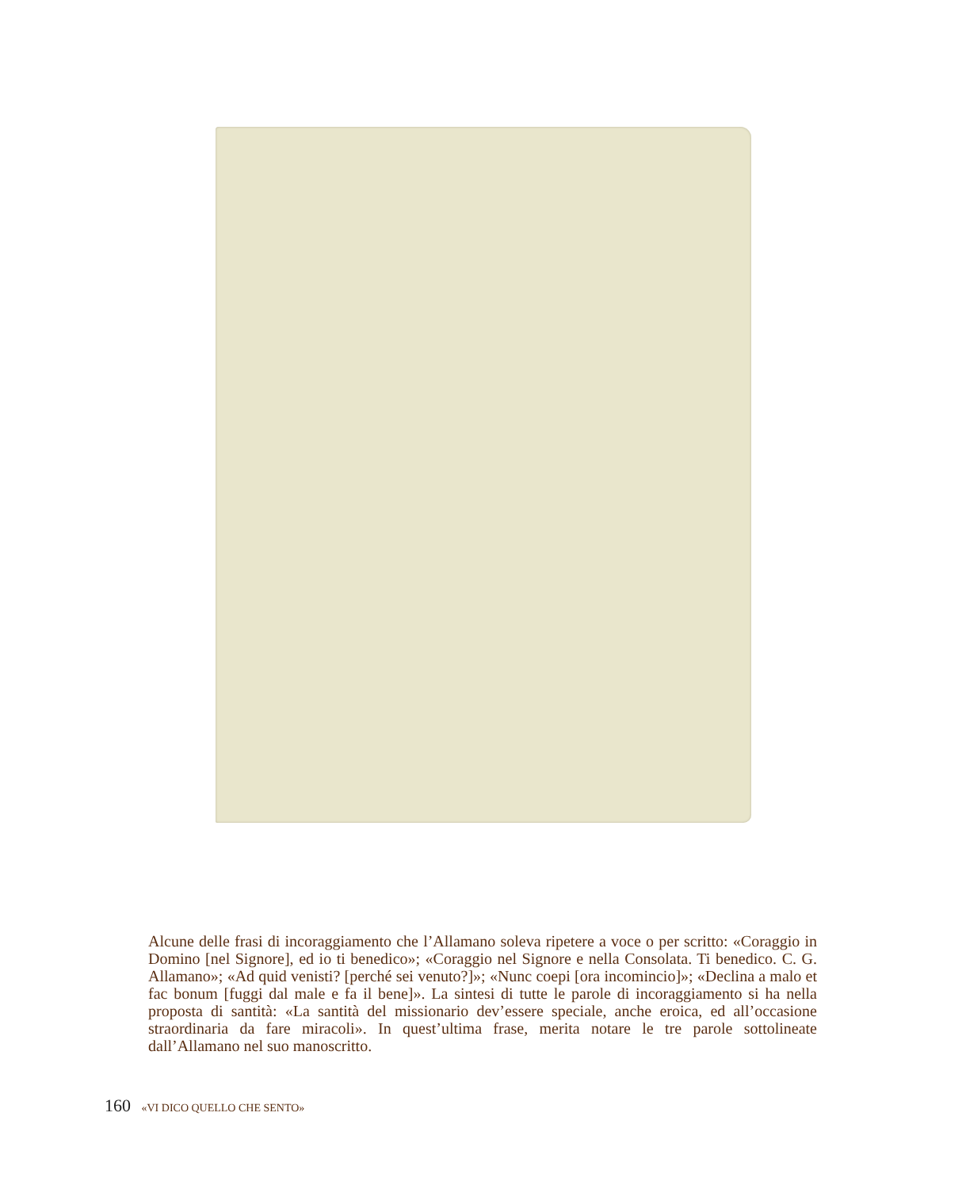Alcune delle frasi di incoraggiamento che l’Allamano soleva ripetere a voce o per scritto: «Coraggio in Domino [nel Signore], ed io ti benedico»; «Coraggio nel Signore e nella Consolata. Ti benedico. C. G. Allamano»; «Ad quid venisti? [perché sei venuto?]»; «Nunc coepi [ora incomincio]»; «Declina a malo et fac bonum [fuggi dal male e fa il bene]». La sintesi di tutte le parole di incoraggiamento si ha nella proposta di santità: «La santità del missionario dev’essere speciale, anche eroica, ed all’occasione straordinaria da fare miracoli». In quest’ultima frase, merita notare le tre parole sottolineate dall’Allamano nel suo manoscritto.
160 «VI DICO QUELLO CHE SENTO»